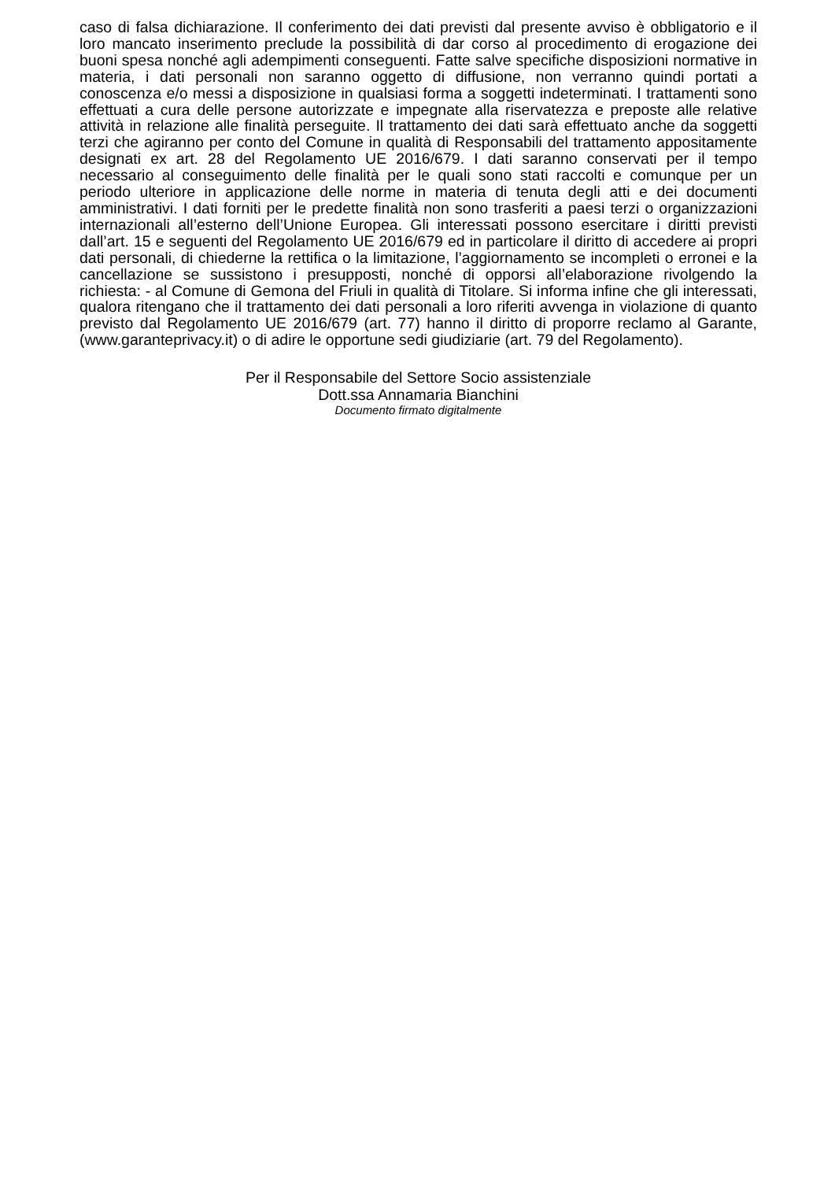caso di falsa dichiarazione. Il conferimento dei dati previsti dal presente avviso è obbligatorio e il loro mancato inserimento preclude la possibilità di dar corso al procedimento di erogazione dei buoni spesa nonché agli adempimenti conseguenti. Fatte salve specifiche disposizioni normative in materia, i dati personali non saranno oggetto di diffusione, non verranno quindi portati a conoscenza e/o messi a disposizione in qualsiasi forma a soggetti indeterminati. I trattamenti sono effettuati a cura delle persone autorizzate e impegnate alla riservatezza e preposte alle relative attività in relazione alle finalità perseguite. Il trattamento dei dati sarà effettuato anche da soggetti terzi che agiranno per conto del Comune in qualità di Responsabili del trattamento appositamente designati ex art. 28 del Regolamento UE 2016/679. I dati saranno conservati per il tempo necessario al conseguimento delle finalità per le quali sono stati raccolti e comunque per un periodo ulteriore in applicazione delle norme in materia di tenuta degli atti e dei documenti amministrativi. I dati forniti per le predette finalità non sono trasferiti a paesi terzi o organizzazioni internazionali all’esterno dell’Unione Europea. Gli interessati possono esercitare i diritti previsti dall’art. 15 e seguenti del Regolamento UE 2016/679 ed in particolare il diritto di accedere ai propri dati personali, di chiederne la rettifica o la limitazione, l’aggiornamento se incompleti o erronei e la cancellazione se sussistono i presupposti, nonché di opporsi all’elaborazione rivolgendo la richiesta: - al Comune di Gemona del Friuli in qualità di Titolare. Si informa infine che gli interessati, qualora ritengano che il trattamento dei dati personali a loro riferiti avvenga in violazione di quanto previsto dal Regolamento UE 2016/679 (art. 77) hanno il diritto di proporre reclamo al Garante, (www.garanteprivacy.it) o di adire le opportune sedi giudiziarie (art. 79 del Regolamento).
Per il Responsabile del Settore Socio assistenziale
Dott.ssa Annamaria Bianchini
Documento firmato digitalmente